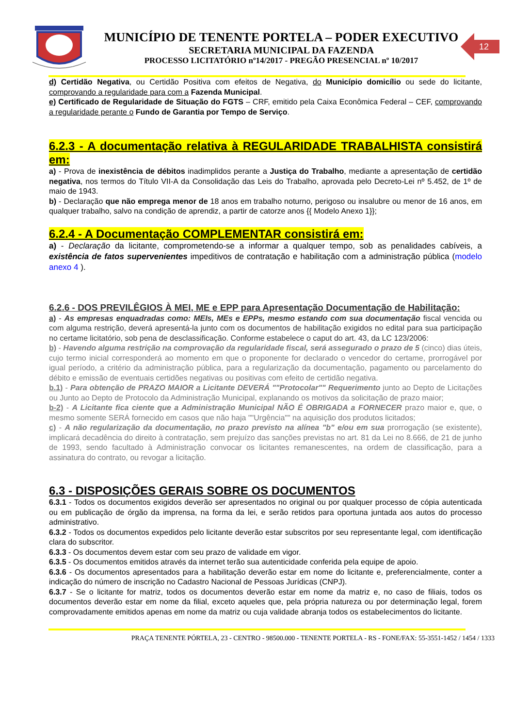MUNICÍPIO DE TENENTE PORTELA – PODER EXECUTIVO
SECRETARIA MUNICIPAL DA FAZENDA
PROCESSO LICITATÓRIO nº14/2017 - PREGÃO PRESENCIAL nº 10/2017
12
d) Certidão Negativa, ou Certidão Positiva com efeitos de Negativa, do Município domicílio ou sede do licitante, comprovando a regularidade para com a Fazenda Municipal.
e) Certificado de Regularidade de Situação do FGTS – CRF, emitido pela Caixa Econômica Federal – CEF, comprovando a regularidade perante o Fundo de Garantia por Tempo de Serviço.
6.2.3 - A documentação relativa à REGULARIDADE TRABALHISTA consistirá em:
a) - Prova de inexistência de débitos inadimplidos perante a Justiça do Trabalho, mediante a apresentação de certidão negativa, nos termos do Título VII-A da Consolidação das Leis do Trabalho, aprovada pelo Decreto-Lei nº 5.452, de 1º de maio de 1943.
b) - Declaração que não emprega menor de 18 anos em trabalho noturno, perigoso ou insalubre ou menor de 16 anos, em qualquer trabalho, salvo na condição de aprendiz, a partir de catorze anos {{ Modelo Anexo 1}};
6.2.4 - A Documentação COMPLEMENTAR consistirá em:
a) - Declaração da licitante, comprometendo-se a informar a qualquer tempo, sob as penalidades cabíveis, a existência de fatos supervenientes impeditivos de contratação e habilitação com a administração pública (modelo anexo 4 ).
6.2.6 - DOS PREVILÊGIOS À MEI, ME e EPP para Apresentação Documentação de Habilitação:
a) - As empresas enquadradas como: MEIs, MEs e EPPs, mesmo estando com sua documentação fiscal vencida ou com alguma restrição, deverá apresentá-la junto com os documentos de habilitação exigidos no edital para sua participação no certame licitatório, sob pena de desclassificação. Conforme estabelece o caput do art. 43, da LC 123/2006:
b) - Havendo alguma restrição na comprovação da regularidade fiscal, será assegurado o prazo de 5 (cinco) dias úteis, cujo termo inicial corresponderá ao momento em que o proponente for declarado o vencedor do certame, prorrogável por igual período, a critério da administração pública, para a regularização da documentação, pagamento ou parcelamento do débito e emissão de eventuais certidões negativas ou positivas com efeito de certidão negativa.
b.1) - Para obtenção de PRAZO MAIOR a Licitante DEVERÁ ""Protocolar"" Requerimento junto ao Depto de Licitações ou Junto ao Depto de Protocolo da Administração Municipal, explanando os motivos da solicitação de prazo maior;
b-2) - A Licitante fica ciente que a Administração Municipal NÃO É OBRIGADA a FORNECER prazo maior e, que, o mesmo somente SERÁ fornecido em casos que não haja ""Urgência"" na aquisição dos produtos licitados;
c) - A não regularização da documentação, no prazo previsto na alínea "b" e/ou em sua prorrogação (se existente), implicará decadência do direito à contratação, sem prejuízo das sanções previstas no art. 81 da Lei no 8.666, de 21 de junho de 1993, sendo facultado à Administração convocar os licitantes remanescentes, na ordem de classificação, para a assinatura do contrato, ou revogar a licitação.
6.3 - DISPOSIÇÕES GERAIS SOBRE OS DOCUMENTOS
6.3.1 - Todos os documentos exigidos deverão ser apresentados no original ou por qualquer processo de cópia autenticada ou em publicação de órgão da imprensa, na forma da lei, e serão retidos para oportuna juntada aos autos do processo administrativo.
6.3.2 - Todos os documentos expedidos pelo licitante deverão estar subscritos por seu representante legal, com identificação clara do subscritor.
6.3.3 - Os documentos devem estar com seu prazo de validade em vigor.
6.3.5 - Os documentos emitidos através da internet terão sua autenticidade conferida pela equipe de apoio.
6.3.6 - Os documentos apresentados para a habilitação deverão estar em nome do licitante e, preferencialmente, conter a indicação do número de inscrição no Cadastro Nacional de Pessoas Jurídicas (CNPJ).
6.3.7 - Se o licitante for matriz, todos os documentos deverão estar em nome da matriz e, no caso de filiais, todos os documentos deverão estar em nome da filial, exceto aqueles que, pela própria natureza ou por determinação legal, forem comprovadamente emitidos apenas em nome da matriz ou cuja validade abranja todos os estabelecimentos do licitante.
PRAÇA TENENTE PÓRTELA, 23 - CENTRO - 98500.000 - TENENTE PORTELA - RS - FONE/FAX: 55-3551-1452 / 1454 / 1333